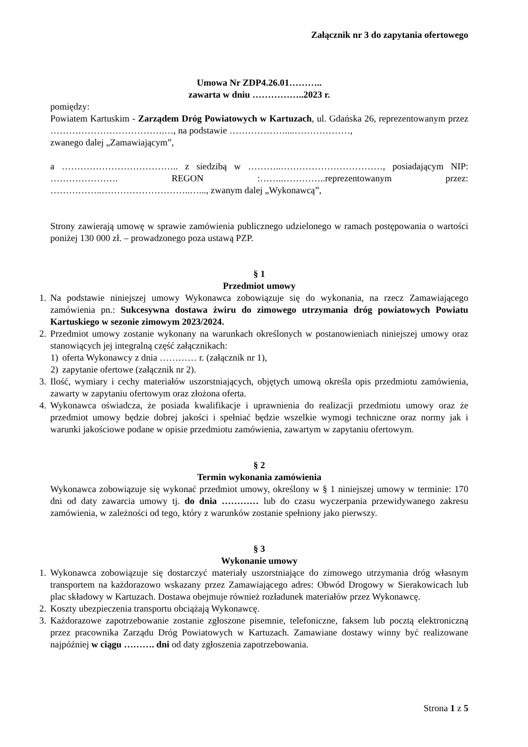Załącznik nr 3 do zapytania ofertowego
Umowa Nr ZDP4.26.01………..
zawarta w dniu ……………..2023 r.
pomiędzy:
Powiatem Kartuskim - Zarządem Dróg Powiatowych w Kartuzach, ul. Gdańska 26, reprezentowanym przez ……………………………….…, na podstawie ………………....………………,
zwanego dalej „Zamawiającym”,
a ……………………………….. z siedzibą w ………..……………………………, posiadającym NIP: …………………. REGON :……..…………..reprezentowanym przez: ……………..………………………..…..., zwanym dalej „Wykonawcą”,
Strony zawierają umowę w sprawie zamówienia publicznego udzielonego w ramach postępowania o wartości poniżej 130 000 zł. – prowadzonego poza ustawą PZP.
§ 1
Przedmiot umowy
1. Na podstawie niniejszej umowy Wykonawca zobowiązuje się do wykonania, na rzecz Zamawiającego zamówienia pn.: Sukcesywna dostawa żwiru do zimowego utrzymania dróg powiatowych Powiatu Kartuskiego w sezonie zimowym 2023/2024.
2. Przedmiot umowy zostanie wykonany na warunkach określonych w postanowieniach niniejszej umowy oraz stanowiących jej integralną część załącznikach:
1) oferta Wykonawcy z dnia ………… r. (załącznik nr 1),
2) zapytanie ofertowe (załącznik nr 2).
3. Ilość, wymiary i cechy materiałów uszorstniających, objętych umową określa opis przedmiotu zamówienia, zawarty w zapytaniu ofertowym oraz złożona oferta.
4. Wykonawca oświadcza, że posiada kwalifikacje i uprawnienia do realizacji przedmiotu umowy oraz że przedmiot umowy będzie dobrej jakości i spełniać będzie wszelkie wymogi techniczne oraz normy jak i warunki jakościowe podane w opisie przedmiotu zamówienia, zawartym w zapytaniu ofertowym.
§ 2
Termin wykonania zamówienia
Wykonawca zobowiązuje się wykonać przedmiot umowy, określony w § 1 niniejszej umowy w terminie: 170 dni od daty zawarcia umowy tj. do dnia ………… lub do czasu wyczerpania przewidywanego zakresu zamówienia, w zależności od tego, który z warunków zostanie spełniony jako pierwszy.
§ 3
Wykonanie umowy
1. Wykonawca zobowiązuje się dostarczyć materiały uszorstniające do zimowego utrzymania dróg własnym transportem na każdorazowo wskazany przez Zamawiającego adres: Obwód Drogowy w Sierakowicach lub plac składowy w Kartuzach. Dostawa obejmuje również rozładunek materiałów przez Wykonawcę.
2. Koszty ubezpieczenia transportu obciążają Wykonawcę.
3. Każdorazowe zapotrzebowanie zostanie zgłoszone pisemnie, telefoniczne, faksem lub pocztą elektroniczną przez pracownika Zarządu Dróg Powiatowych w Kartuzach. Zamawiane dostawy winny być realizowane najpóźniej w ciągu ………. dni od daty zgłoszenia zapotrzebowania.
Strona 1 z 5